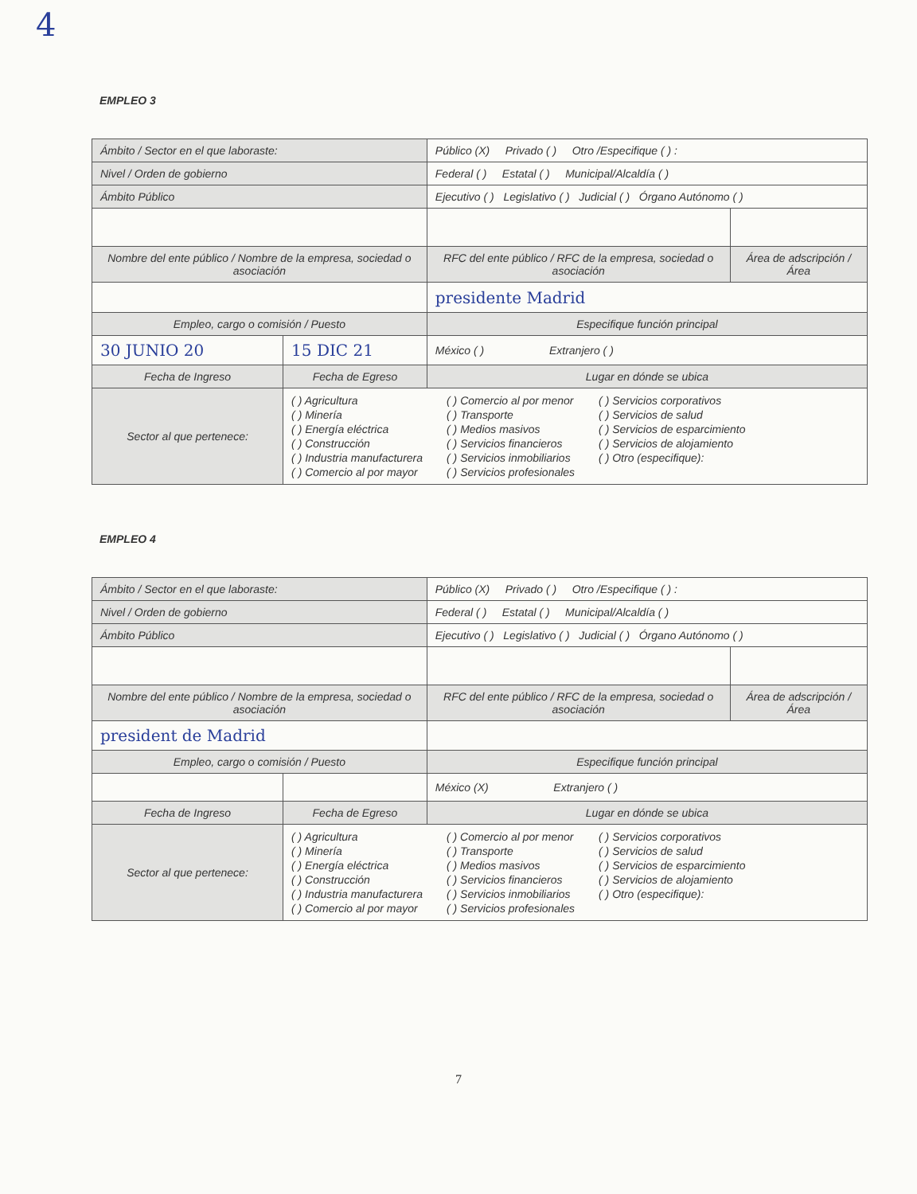4
EMPLEO 3
| Ámbito / Sector en el que laboraste: | | Público (X) Privado ( ) Otro /Especifique ( ) : | |
| Nivel / Orden de gobierno | | Federal ( ) Estatal ( ) Municipal/Alcaldía ( ) | |
| Ámbito Público | | Ejecutivo ( ) Legislativo ( ) Judicial ( ) Órgano Autónomo ( ) | |
| Nombre del ente público / Nombre de la empresa, sociedad o asociación | | RFC del ente público / RFC de la empresa, sociedad o asociación | Área de adscripción / Área |
| | | presidente Madrid | |
| Empleo, cargo o comisión / Puesto | | Especifique función principal | |
| 30 JUNIO 20 | 15 DIC 21 | México ( ) Extranjero ( ) | |
| Fecha de Ingreso | Fecha de Egreso | Lugar en dónde se ubica | |
| Sector al que pertenece: | ( ) Agricultura ( ) Minería ( ) Energía eléctrica ( ) Construcción ( ) Industria manufacturera ( ) Comercio al por mayor ( ) Comercio al por menor ( ) Transporte ( ) Medios masivos ( ) Servicios financieros ( ) Servicios inmobiliarios ( ) Servicios profesionales ( ) Servicios corporativos ( ) Servicios de salud ( ) Servicios de esparcimiento ( ) Servicios de alojamiento ( ) Otro (especifique): | | |
EMPLEO 4
| Ámbito / Sector en el que laboraste: | | Público (X) Privado ( ) Otro /Especifique ( ) : | |
| Nivel / Orden de gobierno | | Federal ( ) Estatal ( ) Municipal/Alcaldía ( ) | |
| Ámbito Público | | Ejecutivo ( ) Legislativo ( ) Judicial ( ) Órgano Autónomo ( ) | |
| Nombre del ente público / Nombre de la empresa, sociedad o asociación | | RFC del ente público / RFC de la empresa, sociedad o asociación | Área de adscripción / Área |
| president de Madrid | | | |
| Empleo, cargo o comisión / Puesto | | Especifique función principal | |
| | | México (X) Extranjero ( ) | |
| Fecha de Ingreso | Fecha de Egreso | Lugar en dónde se ubica | |
| Sector al que pertenece: | ( ) Agricultura ( ) Minería ( ) Energía eléctrica ( ) Construcción ( ) Industria manufacturera ( ) Comercio al por mayor ( ) Comercio al por menor ( ) Transporte ( ) Medios masivos ( ) Servicios financieros ( ) Servicios inmobiliarios ( ) Servicios profesionales ( ) Servicios corporativos ( ) Servicios de salud ( ) Servicios de esparcimiento ( ) Servicios de alojamiento ( ) Otro (especifique): | | |
7